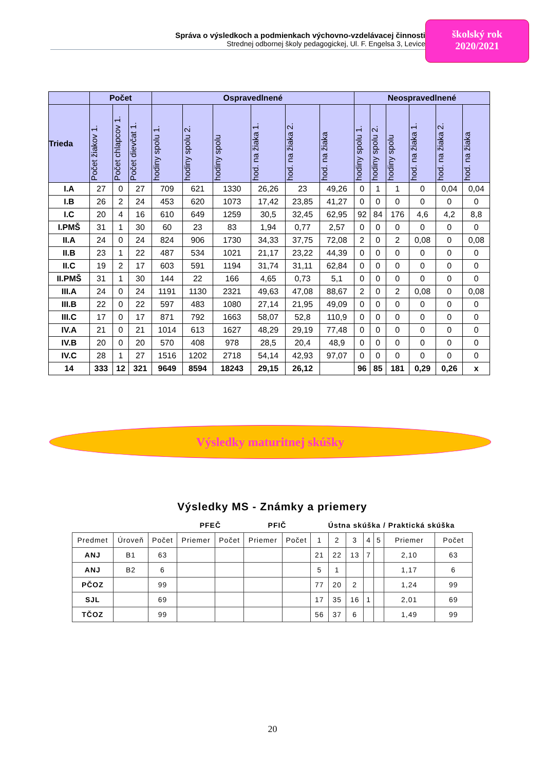Správa o výsledkoch a podmienkach výchovno-vzdelávacej činnosti
Strednej odbornej školy pedagogickej, Ul. F. Engelsa 3, Levice
školský rok
2020/2021
| | Počet | | | Ospravedlnené | | | | | | Neospravedlnené | | | | | |
| --- | --- | --- | --- | --- | --- | --- | --- | --- | --- | --- | --- | --- | --- | --- | --- |
| Trieda | Počet žiakov 1. | Počet chlapcov 1. | Počet dievčat 1. | hodiny spolu 1. | hodiny spolu 2. | hodiny spolu | hod. na žiaka 1. | hod. na žiaka 2. | hod. na žiaka | hodiny spolu 1. | hodiny spolu 2. | hodiny spolu | hod. na žiaka 1. | hod. na žiaka 2. | hod. na žiaka |
| I.A | 27 | 0 | 27 | 709 | 621 | 1330 | 26,26 | 23 | 49,26 | 0 | 1 | 1 | 0 | 0,04 | 0,04 |
| I.B | 26 | 2 | 24 | 453 | 620 | 1073 | 17,42 | 23,85 | 41,27 | 0 | 0 | 0 | 0 | 0 | 0 |
| I.C | 20 | 4 | 16 | 610 | 649 | 1259 | 30,5 | 32,45 | 62,95 | 92 | 84 | 176 | 4,6 | 4,2 | 8,8 |
| I.PMŠ | 31 | 1 | 30 | 60 | 23 | 83 | 1,94 | 0,77 | 2,57 | 0 | 0 | 0 | 0 | 0 | 0 |
| II.A | 24 | 0 | 24 | 824 | 906 | 1730 | 34,33 | 37,75 | 72,08 | 2 | 0 | 2 | 0,08 | 0 | 0,08 |
| II.B | 23 | 1 | 22 | 487 | 534 | 1021 | 21,17 | 23,22 | 44,39 | 0 | 0 | 0 | 0 | 0 | 0 |
| II.C | 19 | 2 | 17 | 603 | 591 | 1194 | 31,74 | 31,11 | 62,84 | 0 | 0 | 0 | 0 | 0 | 0 |
| II.PMŠ | 31 | 1 | 30 | 144 | 22 | 166 | 4,65 | 0,73 | 5,1 | 0 | 0 | 0 | 0 | 0 | 0 |
| III.A | 24 | 0 | 24 | 1191 | 1130 | 2321 | 49,63 | 47,08 | 88,67 | 2 | 0 | 2 | 0,08 | 0 | 0,08 |
| III.B | 22 | 0 | 22 | 597 | 483 | 1080 | 27,14 | 21,95 | 49,09 | 0 | 0 | 0 | 0 | 0 | 0 |
| III.C | 17 | 0 | 17 | 871 | 792 | 1663 | 58,07 | 52,8 | 110,9 | 0 | 0 | 0 | 0 | 0 | 0 |
| IV.A | 21 | 0 | 21 | 1014 | 613 | 1627 | 48,29 | 29,19 | 77,48 | 0 | 0 | 0 | 0 | 0 | 0 |
| IV.B | 20 | 0 | 20 | 570 | 408 | 978 | 28,5 | 20,4 | 48,9 | 0 | 0 | 0 | 0 | 0 | 0 |
| IV.C | 28 | 1 | 27 | 1516 | 1202 | 2718 | 54,14 | 42,93 | 97,07 | 0 | 0 | 0 | 0 | 0 | 0 |
| 14 | 333 | 12 | 321 | 9649 | 8594 | 18243 | 29,15 | 26,12 | | 96 | 85 | 181 | 0,29 | 0,26 | x |
Výsledky maturitnej skúšky
Výsledky MS - Známky a priemery
| | | | PFEČ | | PFIČ | | Ústna skúška / Praktická skúška | | | | | | |
| Predmet | Úroveň | Počet | Priemer | Počet | Priemer | Počet | 1 | 2 | 3 | 4 | 5 | Priemer | Počet |
| ANJ | B1 | 63 | | | | | 21 | 22 | 13 | 7 | | 2,10 | 63 |
| ANJ | B2 | 6 | | | | | 5 | 1 | | | | 1,17 | 6 |
| PČOZ | | 99 | | | | | 77 | 20 | 2 | | | 1,24 | 99 |
| SJL | | 69 | | | | | 17 | 35 | 16 | 1 | | 2,01 | 69 |
| TČOZ | | 99 | | | | | 56 | 37 | 6 | | | 1,49 | 99 |
20